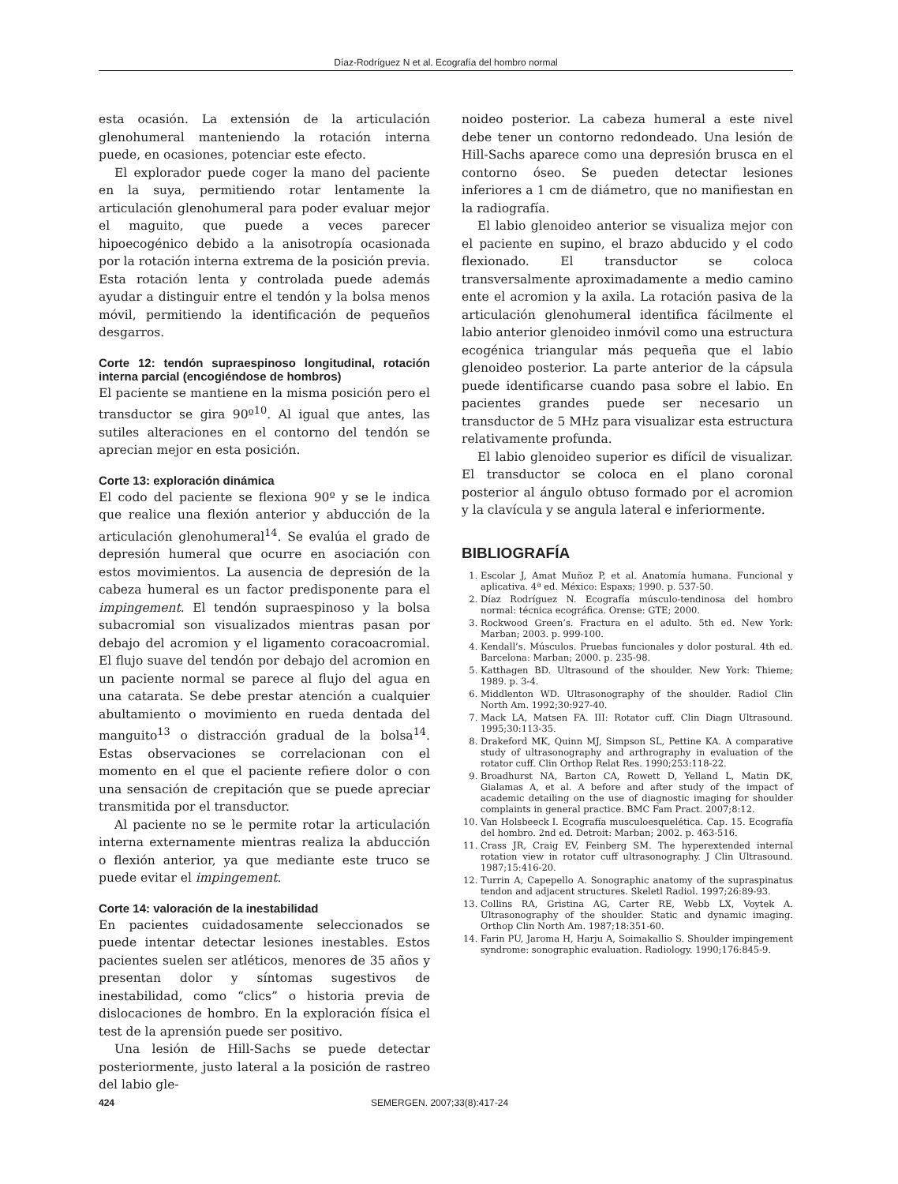Díaz-Rodríguez N et al. Ecografía del hombro normal
esta ocasión. La extensión de la articulación glenohumeral manteniendo la rotación interna puede, en ocasiones, potenciar este efecto.
El explorador puede coger la mano del paciente en la suya, permitiendo rotar lentamente la articulación glenohumeral para poder evaluar mejor el maguito, que puede a veces parecer hipoecogénico debido a la anisotropía ocasionada por la rotación interna extrema de la posición previa. Esta rotación lenta y controlada puede además ayudar a distinguir entre el tendón y la bolsa menos móvil, permitiendo la identificación de pequeños desgarros.
Corte 12: tendón supraespinoso longitudinal, rotación interna parcial (encogiéndose de hombros)
El paciente se mantiene en la misma posición pero el transductor se gira 90º<sup>10</sup>. Al igual que antes, las sutiles alteraciones en el contorno del tendón se aprecian mejor en esta posición.
Corte 13: exploración dinámica
El codo del paciente se flexiona 90º y se le indica que realice una flexión anterior y abducción de la articulación glenohumeral<sup>14</sup>. Se evalúa el grado de depresión humeral que ocurre en asociación con estos movimientos. La ausencia de depresión de la cabeza humeral es un factor predisponente para el impingement. El tendón supraespinoso y la bolsa subacromial son visualizados mientras pasan por debajo del acromion y el ligamento coracoacromial. El flujo suave del tendón por debajo del acromion en un paciente normal se parece al flujo del agua en una catarata. Se debe prestar atención a cualquier abultamiento o movimiento en rueda dentada del manguito<sup>13</sup> o distracción gradual de la bolsa<sup>14</sup>. Estas observaciones se correlacionan con el momento en el que el paciente refiere dolor o con una sensación de crepitación que se puede apreciar transmitida por el transductor.
Al paciente no se le permite rotar la articulación interna externamente mientras realiza la abducción o flexión anterior, ya que mediante este truco se puede evitar el impingement.
Corte 14: valoración de la inestabilidad
En pacientes cuidadosamente seleccionados se puede intentar detectar lesiones inestables. Estos pacientes suelen ser atléticos, menores de 35 años y presentan dolor y síntomas sugestivos de inestabilidad, como “clics” o historia previa de dislocaciones de hombro. En la exploración física el test de la aprensión puede ser positivo.
Una lesión de Hill-Sachs se puede detectar posteriormente, justo lateral a la posición de rastreo del labio gle-
noideo posterior. La cabeza humeral a este nivel debe tener un contorno redondeado. Una lesión de Hill-Sachs aparece como una depresión brusca en el contorno óseo. Se pueden detectar lesiones inferiores a 1 cm de diámetro, que no manifiestan en la radiografía.
El labio glenoideo anterior se visualiza mejor con el paciente en supino, el brazo abducido y el codo flexionado. El transductor se coloca transversalmente aproximadamente a medio camino ente el acromion y la axila. La rotación pasiva de la articulación glenohumeral identifica fácilmente el labio anterior glenoideo inmóvil como una estructura ecogénica triangular más pequeña que el labio glenoideo posterior. La parte anterior de la cápsula puede identificarse cuando pasa sobre el labio. En pacientes grandes puede ser necesario un transductor de 5 MHz para visualizar esta estructura relativamente profunda.
El labio glenoideo superior es difícil de visualizar. El transductor se coloca en el plano coronal posterior al ángulo obtuso formado por el acromion y la clavícula y se angula lateral e inferiormente.
BIBLIOGRAFÍA
1. Escolar J, Amat Muñoz P, et al. Anatomía humana. Funcional y aplicativa. 4ª ed. México: Espaxs; 1990. p. 537-50.
2. Díaz Rodríguez N. Ecografía músculo-tendinosa del hombro normal: técnica ecográfica. Orense: GTE; 2000.
3. Rockwood Green’s. Fractura en el adulto. 5th ed. New York: Marban; 2003. p. 999-100.
4. Kendall’s. Músculos. Pruebas funcionales y dolor postural. 4th ed. Barcelona: Marban; 2000. p. 235-98.
5. Katthagen BD. Ultrasound of the shoulder. New York: Thieme; 1989. p. 3-4.
6. Middlenton WD. Ultrasonography of the shoulder. Radiol Clin North Am. 1992;30:927-40.
7. Mack LA, Matsen FA. III: Rotator cuff. Clin Diagn Ultrasound. 1995;30:113-35.
8. Drakeford MK, Quinn MJ, Simpson SL, Pettine KA. A comparative study of ultrasonography and arthrography in evaluation of the rotator cuff. Clin Orthop Relat Res. 1990;253:118-22.
9. Broadhurst NA, Barton CA, Rowett D, Yelland L, Matin DK, Gialamas A, et al. A before and after study of the impact of academic detailing on the use of diagnostic imaging for shoulder complaints in general practice. BMC Fam Pract. 2007;8:12.
10. Van Holsbeeck I. Ecografía musculoesquelética. Cap. 15. Ecografía del hombro. 2nd ed. Detroit: Marban; 2002. p. 463-516.
11. Crass JR, Craig EV, Feinberg SM. The hyperextended internal rotation view in rotator cuff ultrasonography. J Clin Ultrasound. 1987;15:416-20.
12. Turrin A, Capepello A. Sonographic anatomy of the supraspinatus tendon and adjacent structures. Skeletl Radiol. 1997;26:89-93.
13. Collins RA, Gristina AG, Carter RE, Webb LX, Voytek A. Ultrasonography of the shoulder. Static and dynamic imaging. Orthop Clin North Am. 1987;18:351-60.
14. Farin PU, Jaroma H, Harju A, Soimakallio S. Shoulder impingement syndrome: sonographic evaluation. Radiology. 1990;176:845-9.
424 SEMERGEN. 2007;33(8):417-24